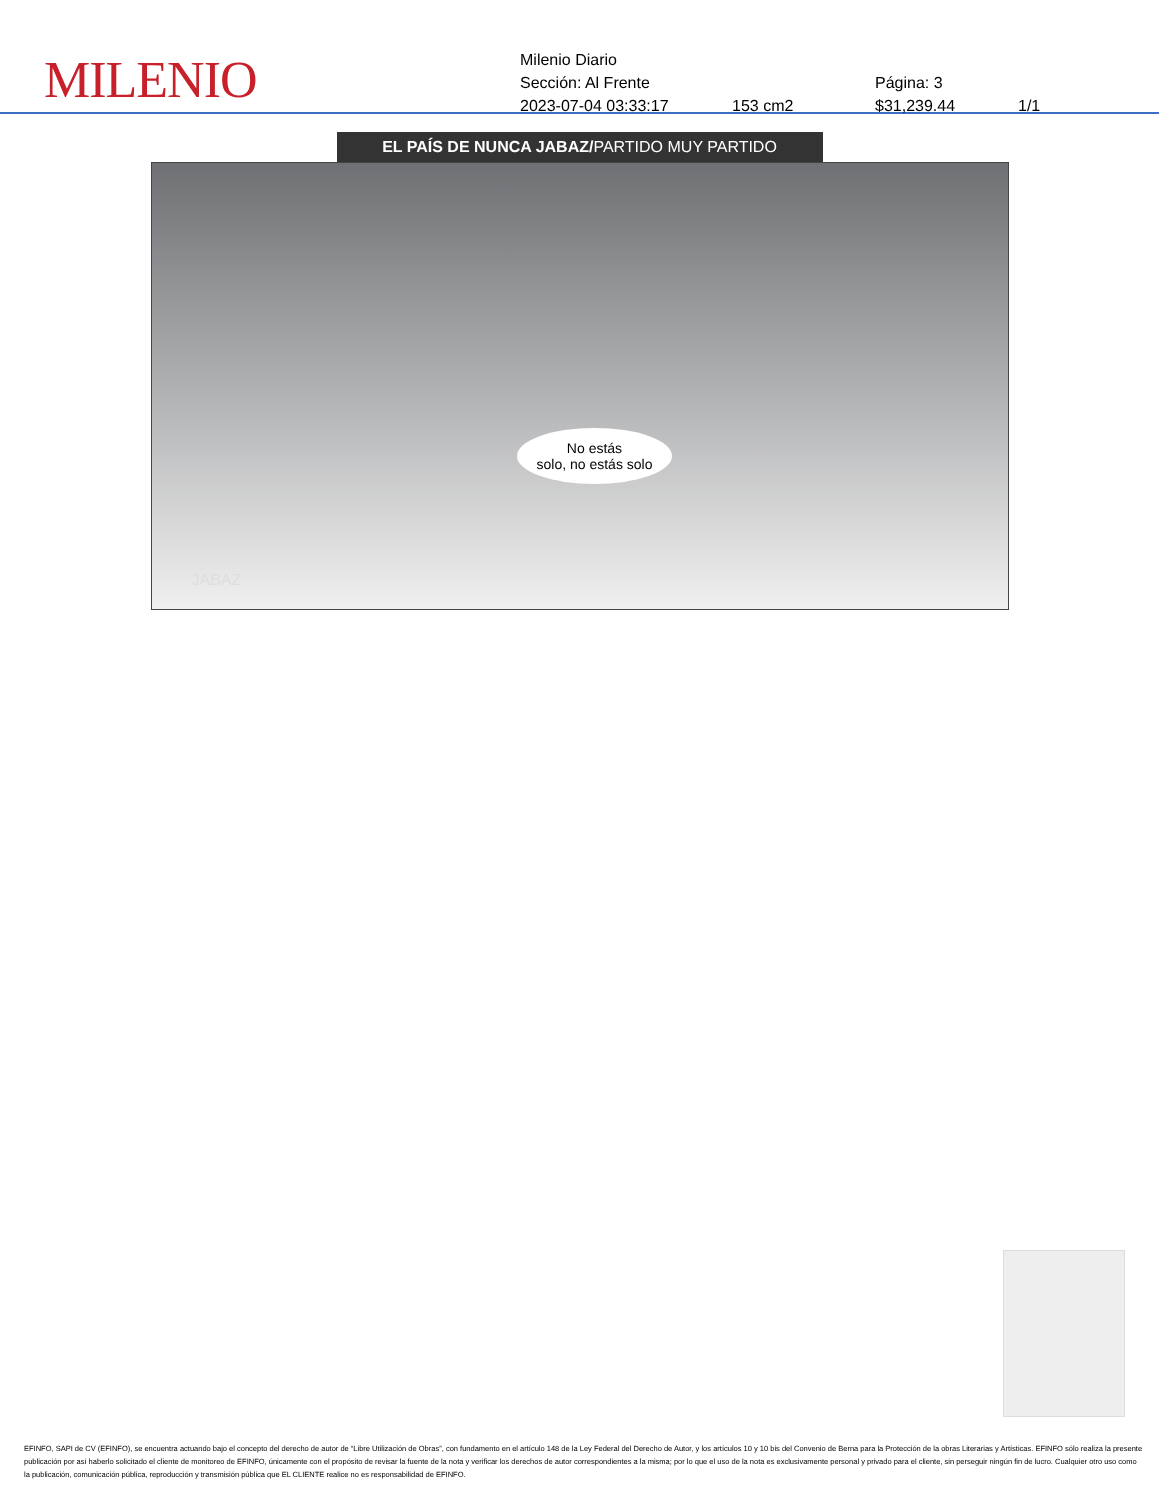MILENIO
Milenio Diario
Sección: Al Frente Página: 3
2023-07-04 03:33:17 153 cm2 $31,239.44 1/1
EL PAÍS DE NUNCA JABAZ/PARTIDO MUY PARTIDO
No estás
solo, no estás solo
JABAZ
EFINFO, SAPI de CV (EFINFO), se encuentra actuando bajo el concepto del derecho de autor de “Libre Utilización de Obras”, con fundamento en el artículo 148 de la Ley Federal del Derecho de Autor, y los artículos 10 y 10 bis del Convenio de Berna para la Protección de la obras Literarias y Artísticas. EFINFO sólo realiza la presente publicación por así haberlo solicitado el cliente de monitoreo de EFINFO, únicamente con el propósito de revisar la fuente de la nota y verificar los derechos de autor correspondientes a la misma; por lo que el uso de la nota es exclusivamente personal y privado para el cliente, sin perseguir ningún fin de lucro. Cualquier otro uso como la publicación, comunicación pública, reproducción y transmisión pública que EL CLIENTE realice no es responsabilidad de EFINFO.